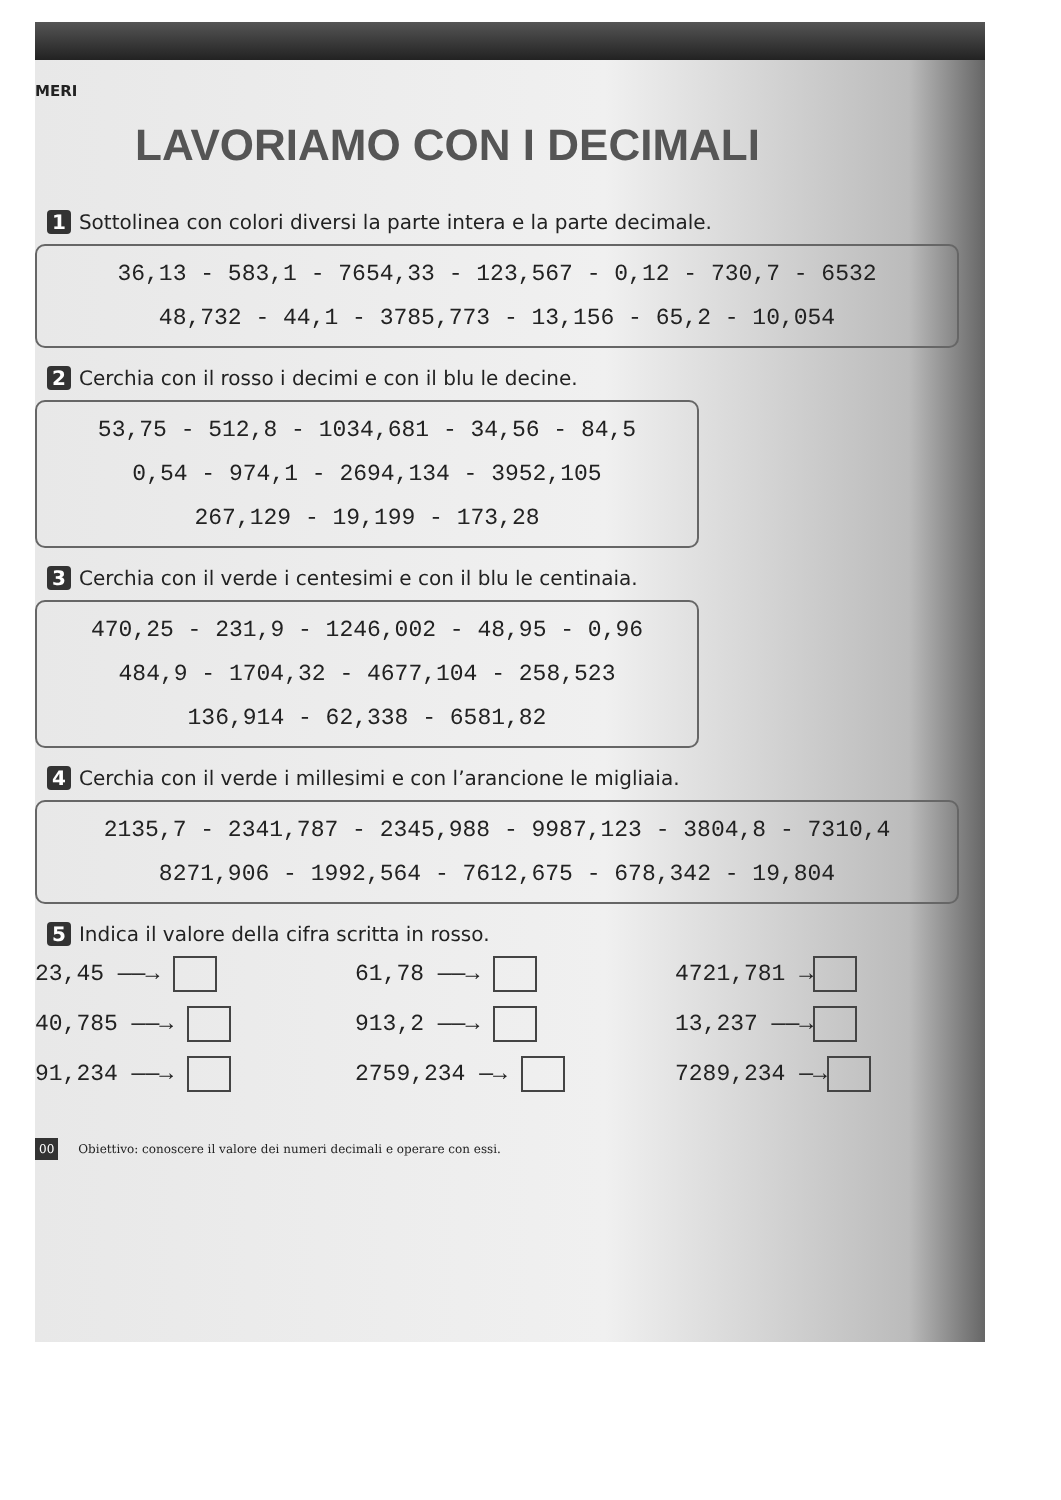MERI
LAVORIAMO CON I DECIMALI
1 Sottolinea con colori diversi la parte intera e la parte decimale.
36,13 - 583,1 - 7654,33 - 123,567 - 0,12 - 730,7 - 6532
48,732 - 44,1 - 3785,773 - 13,156 - 65,2 - 10,054
2 Cerchia con il rosso i decimi e con il blu le decine.
53,75 - 512,8 - 1034,681 - 34,56 - 84,5
0,54 - 974,1 - 2694,134 - 3952,105
267,129 - 19,199 - 173,28
3 Cerchia con il verde i centesimi e con il blu le centinaia.
470,25 - 231,9 - 1246,002 - 48,95 - 0,96
484,9 - 1704,32 - 4677,104 - 258,523
136,914 - 62,338 - 6581,82
4 Cerchia con il verde i millesimi e con l’arancione le migliaia.
2135,7 - 2341,787 - 2345,988 - 9987,123 - 3804,8 - 7310,4
8271,906 - 1992,564 - 7612,675 - 678,342 - 19,804
5 Indica il valore della cifra scritta in rosso.
23,45 ——→
61,78 ——→
4721,781 →
40,785 ——→
913,2 ——→
13,237 ——→
91,234 ——→
2759,234 —→
7289,234 —→
00 Obiettivo: conoscere il valore dei numeri decimali e operare con essi.